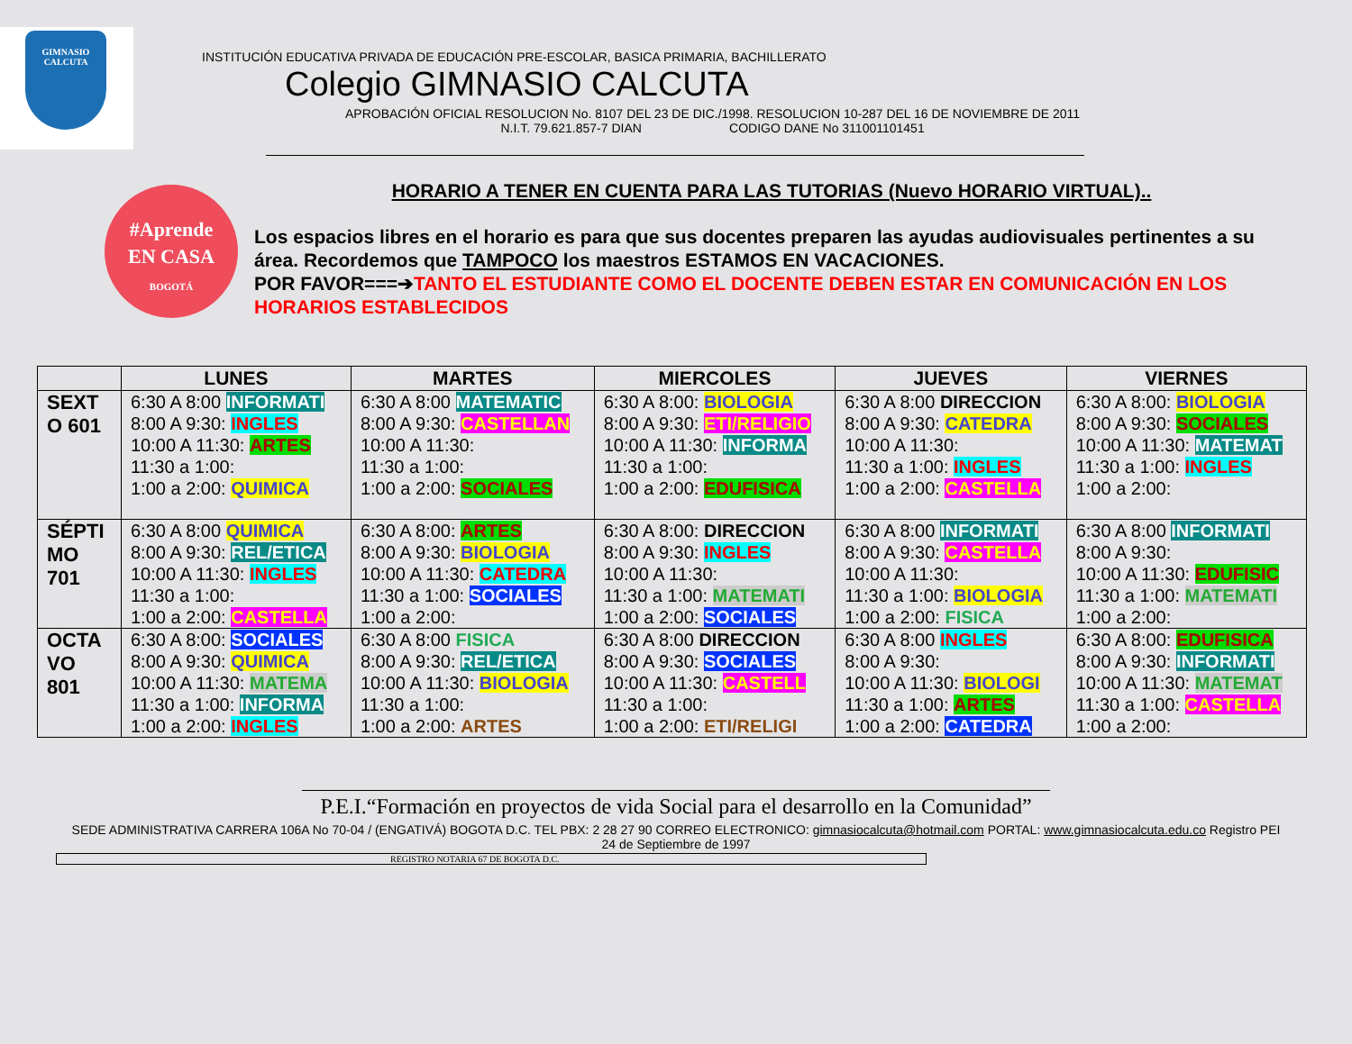GIMNASIO
CALCUTA
INSTITUCIÓN EDUCATIVA PRIVADA DE EDUCACIÓN PRE-ESCOLAR, BASICA PRIMARIA, BACHILLERATO
Colegio GIMNASIO CALCUTA
APROBACIÓN OFICIAL RESOLUCION No. 8107 DEL 23 DE DIC./1998. RESOLUCION 10-287 DEL 16 DE NOVIEMBRE DE 2011
N.I.T. 79.621.857-7 DIAN CODIGO DANE No 311001101451
#Aprende
EN CASA
BOGOTÁ
HORARIO A TENER EN CUENTA PARA LAS TUTORIAS (Nuevo HORARIO VIRTUAL)..
Los espacios libres en el horario es para que sus docentes preparen las ayudas audiovisuales pertinentes a su área. Recordemos que TAMPOCO los maestros ESTAMOS EN VACACIONES.
POR FAVOR===➔TANTO EL ESTUDIANTE COMO EL DOCENTE DEBEN ESTAR EN COMUNICACIÓN EN LOS HORARIOS ESTABLECIDOS
| | LUNES | MARTES | MIERCOLES | JUEVES | VIERNES |
| --- | --- | --- | --- | --- | --- |
| SEXT O 601 | 6:30 A 8:00 INFORMATI 8:00 A 9:30: INGLES 10:00 A 11:30: ARTES 11:30 a 1:00: 1:00 a 2:00: QUIMICA | 6:30 A 8:00 MATEMATIC 8:00 A 9:30: CASTELLAN 10:00 A 11:30: 11:30 a 1:00: 1:00 a 2:00: SOCIALES | 6:30 A 8:00: BIOLOGIA 8:00 A 9:30: ETI/RELIGIO 10:00 A 11:30: INFORMA 11:30 a 1:00: 1:00 a 2:00: EDUFISICA | 6:30 A 8:00 DIRECCION 8:00 A 9:30: CATEDRA 10:00 A 11:30: 11:30 a 1:00: INGLES 1:00 a 2:00: CASTELLA | 6:30 A 8:00: BIOLOGIA 8:00 A 9:30: SOCIALES 10:00 A 11:30: MATEMAT 11:30 a 1:00: INGLES 1:00 a 2:00: |
| SÉPTI MO 701 | 6:30 A 8:00 QUIMICA 8:00 A 9:30: REL/ETICA 10:00 A 11:30: INGLES 11:30 a 1:00: 1:00 a 2:00: CASTELLA | 6:30 A 8:00: ARTES 8:00 A 9:30: BIOLOGIA 10:00 A 11:30: CATEDRA 11:30 a 1:00: SOCIALES 1:00 a 2:00: | 6:30 A 8:00: DIRECCION 8:00 A 9:30: INGLES 10:00 A 11:30: 11:30 a 1:00: MATEMATI 1:00 a 2:00: SOCIALES | 6:30 A 8:00 INFORMATI 8:00 A 9:30: CASTELLA 10:00 A 11:30: 11:30 a 1:00: BIOLOGIA 1:00 a 2:00: FISICA | 6:30 A 8:00 INFORMATI 8:00 A 9:30: 10:00 A 11:30: EDUFISIC 11:30 a 1:00: MATEMATI 1:00 a 2:00: |
| OCTA VO 801 | 6:30 A 8:00: SOCIALES 8:00 A 9:30: QUIMICA 10:00 A 11:30: MATEMA 11:30 a 1:00: INFORMA 1:00 a 2:00: INGLES | 6:30 A 8:00 FISICA 8:00 A 9:30: REL/ETICA 10:00 A 11:30: BIOLOGIA 11:30 a 1:00: 1:00 a 2:00: ARTES | 6:30 A 8:00 DIRECCION 8:00 A 9:30: SOCIALES 10:00 A 11:30: CASTELL 11:30 a 1:00: 1:00 a 2:00: ETI/RELIGI | 6:30 A 8:00 INGLES 8:00 A 9:30: 10:00 A 11:30: BIOLOGI 11:30 a 1:00: ARTES 1:00 a 2:00: CATEDRA | 6:30 A 8:00: EDUFISICA 8:00 A 9:30: INFORMATI 10:00 A 11:30: MATEMAT 11:30 a 1:00: CASTELLA 1:00 a 2:00: |
P.E.I.“Formación en proyectos de vida Social para el desarrollo en la Comunidad”
SEDE ADMINISTRATIVA CARRERA 106A No 70-04 / (ENGATIVÁ) BOGOTA D.C. TEL PBX: 2 28 27 90 CORREO ELECTRONICO: gimnasiocalcuta@hotmail.com PORTAL: www.gimnasiocalcuta.edu.co Registro PEI 24 de Septiembre de 1997
REGISTRO NOTARIA 67 DE BOGOTA D.C.